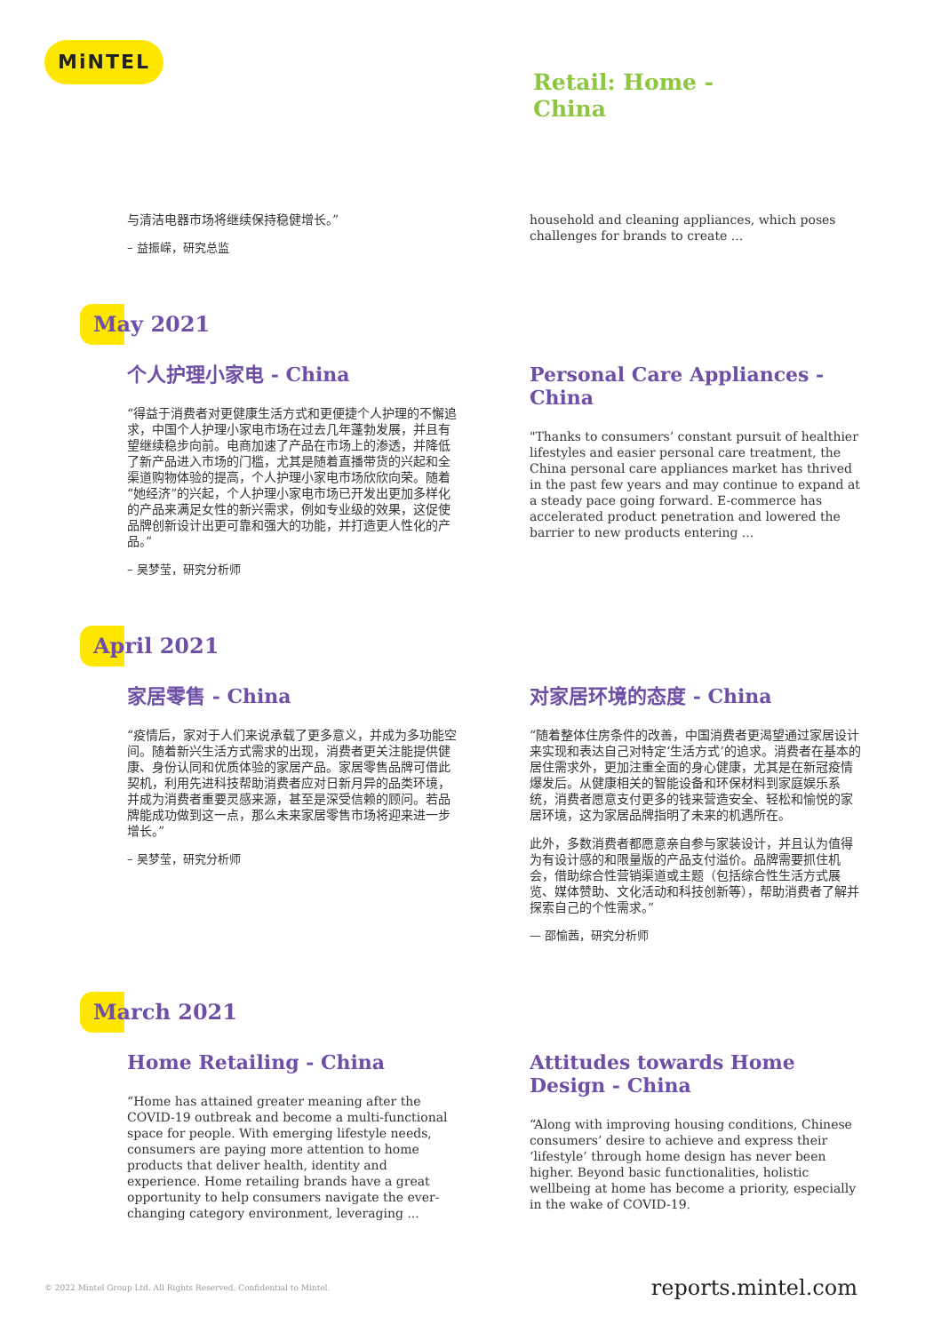MiNTEL
Retail: Home -
China
与清洁电器市场将继续保持稳健增长。”
– 益振嵘，研究总监
household and cleaning appliances, which poses challenges for brands to create ...
May 2021
个人护理小家电 - China
“得益于消费者对更健康生活方式和更便捷个人护理的不懈追求，中国个人护理小家电市场在过去几年蓬勃发展，并且有望继续稳步向前。电商加速了产品在市场上的渗透，并降低了新产品进入市场的门槛，尤其是随着直播带货的兴起和全渠道购物体验的提高，个人护理小家电市场欣欣向荣。随着“她经济”的兴起，个人护理小家电市场已开发出更加多样化的产品来满足女性的新兴需求，例如专业级的效果，这促使品牌创新设计出更可靠和强大的功能，并打造更人性化的产品。”
– 吴梦莹，研究分析师
Personal Care Appliances - China
"Thanks to consumers’ constant pursuit of healthier lifestyles and easier personal care treatment, the China personal care appliances market has thrived in the past few years and may continue to expand at a steady pace going forward. E-commerce has accelerated product penetration and lowered the barrier to new products entering ...
April 2021
家居零售 - China
“疫情后，家对于人们来说承载了更多意义，并成为多功能空间。随着新兴生活方式需求的出现，消费者更关注能提供健康、身份认同和优质体验的家居产品。家居零售品牌可借此契机，利用先进科技帮助消费者应对日新月异的品类环境，并成为消费者重要灵感来源，甚至是深受信赖的顾问。若品牌能成功做到这一点，那么未来家居零售市场将迎来进一步增长。”
– 吴梦莹，研究分析师
对家居环境的态度 - China
“随着整体住房条件的改善，中国消费者更渴望通过家居设计来实现和表达自己对特定‘生活方式’的追求。消费者在基本的居住需求外，更加注重全面的身心健康，尤其是在新冠疫情爆发后。从健康相关的智能设备和环保材料到家庭娱乐系统，消费者愿意支付更多的钱来营造安全、轻松和愉悦的家居环境，这为家居品牌指明了未来的机遇所在。
此外，多数消费者都愿意亲自参与家装设计，并且认为值得为有设计感的和限量版的产品支付溢价。品牌需要抓住机会，借助综合性营销渠道或主题（包括综合性生活方式展览、媒体赞助、文化活动和科技创新等），帮助消费者了解并探索自己的个性需求。”
— 邵愉茜，研究分析师
March 2021
Home Retailing - China
“Home has attained greater meaning after the COVID-19 outbreak and become a multi-functional space for people. With emerging lifestyle needs, consumers are paying more attention to home products that deliver health, identity and experience. Home retailing brands have a great opportunity to help consumers navigate the ever-changing category environment, leveraging ...
Attitudes towards Home Design - China
“Along with improving housing conditions, Chinese consumers’ desire to achieve and express their ‘lifestyle’ through home design has never been higher. Beyond basic functionalities, holistic wellbeing at home has become a priority, especially in the wake of COVID-19.
© 2022 Mintel Group Ltd. All Rights Reserved. Confidential to Mintel. reports.mintel.com